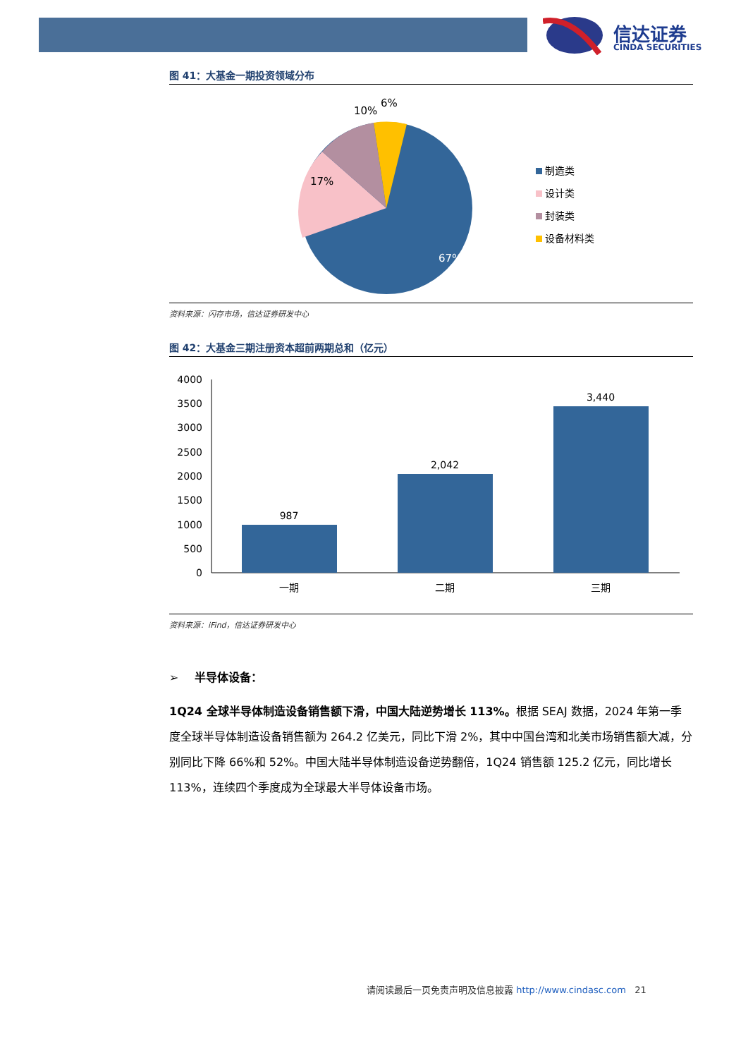信达证券
CINDA SECURITIES
图 41：大基金一期投资领域分布
10%
6%
17%
67%
制造类
设计类
封装类
设备材料类
资料来源：闪存市场，信达证券研发中心
图 42：大基金三期注册资本超前两期总和（亿元）
4000
3500
3000
2500
2000
1500
1000
500
0
987
2,042
3,440
一期
二期
三期
资料来源：iFind，信达证券研发中心
➢ 半导体设备：
1Q24 全球半导体制造设备销售额下滑，中国大陆逆势增长 113%。根据 SEAJ 数据，2024 年第一季度全球半导体制造设备销售额为 264.2 亿美元，同比下滑 2%，其中中国台湾和北美市场销售额大减，分别同比下降 66%和 52%。中国大陆半导体制造设备逆势翻倍，1Q24 销售额 125.2 亿元，同比增长 113%，连续四个季度成为全球最大半导体设备市场。
请阅读最后一页免责声明及信息披露 http://www.cindasc.com 21